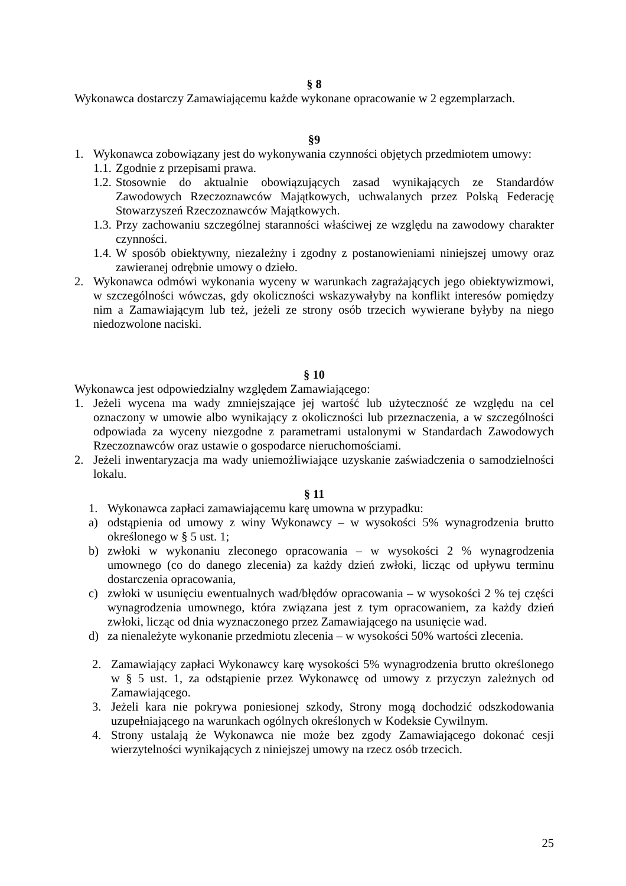§ 8
Wykonawca dostarczy Zamawiającemu każde wykonane opracowanie w 2 egzemplarzach.
§9
1. Wykonawca zobowiązany jest do wykonywania czynności objętych przedmiotem umowy:
1.1. Zgodnie z przepisami prawa.
1.2. Stosownie do aktualnie obowiązujących zasad wynikających ze Standardów Zawodowych Rzeczoznawców Majątkowych, uchwalanych przez Polską Federację Stowarzyszeń Rzeczoznawców Majątkowych.
1.3. Przy zachowaniu szczególnej staranności właściwej ze względu na zawodowy charakter czynności.
1.4. W sposób obiektywny, niezależny i zgodny z postanowieniami niniejszej umowy oraz zawieranej odrębnie umowy o dzieło.
2. Wykonawca odmówi wykonania wyceny w warunkach zagrażających jego obiektywizmowi, w szczególności wówczas, gdy okoliczności wskazywałyby na konflikt interesów pomiędzy nim a Zamawiającym lub też, jeżeli ze strony osób trzecich wywierane byłyby na niego niedozwolone naciski.
§ 10
Wykonawca jest odpowiedzialny względem Zamawiającego:
1. Jeżeli wycena ma wady zmniejszające jej wartość lub użyteczność ze względu na cel oznaczony w umowie albo wynikający z okoliczności lub przeznaczenia, a w szczególności odpowiada za wyceny niezgodne z parametrami ustalonymi w Standardach Zawodowych Rzeczoznawców oraz ustawie o gospodarce nieruchomościami.
2. Jeżeli inwentaryzacja ma wady uniemożliwiające uzyskanie zaświadczenia o samodzielności lokalu.
§ 11
1. Wykonawca zapłaci zamawiającemu karę umowna w przypadku:
a) odstąpienia od umowy z winy Wykonawcy – w wysokości 5% wynagrodzenia brutto określonego w § 5 ust. 1;
b) zwłoki w wykonaniu zleconego opracowania – w wysokości 2 % wynagrodzenia umownego (co do danego zlecenia) za każdy dzień zwłoki, licząc od upływu terminu dostarczenia opracowania,
c) zwłoki w usunięciu ewentualnych wad/błędów opracowania – w wysokości 2 % tej części wynagrodzenia umownego, która związana jest z tym opracowaniem, za każdy dzień zwłoki, licząc od dnia wyznaczonego przez Zamawiającego na usunięcie wad.
d) za nienależyte wykonanie przedmiotu zlecenia – w wysokości 50% wartości zlecenia.
2. Zamawiający zapłaci Wykonawcy karę wysokości 5% wynagrodzenia brutto określonego w § 5 ust. 1, za odstąpienie przez Wykonawcę od umowy z przyczyn zależnych od Zamawiającego.
3. Jeżeli kara nie pokrywa poniesionej szkody, Strony mogą dochodzić odszkodowania uzupełniającego na warunkach ogólnych określonych w Kodeksie Cywilnym.
4. Strony ustalają że Wykonawca nie może bez zgody Zamawiającego dokonać cesji wierzytelności wynikających z niniejszej umowy na rzecz osób trzecich.
25